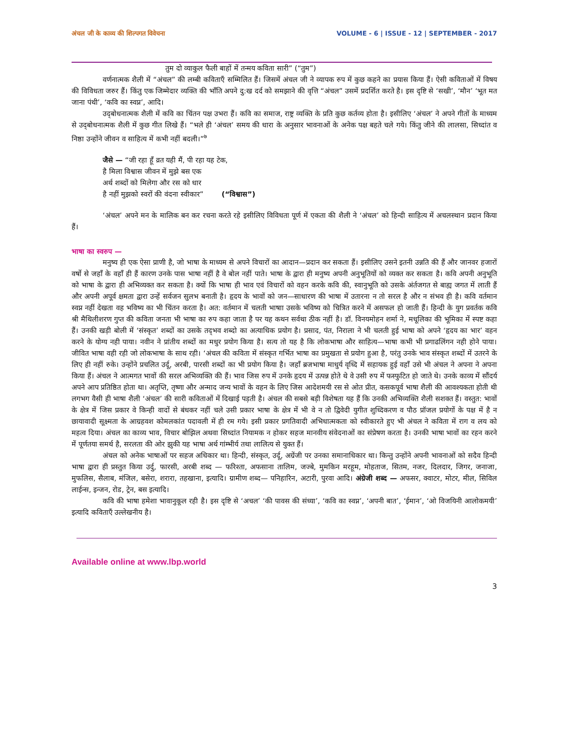अंचल जी के काव्य की शिल्पगत विवेचना VOLUME - 6 | ISSUE - 12 | SEPTEMBER - 2017
तुम दो व्याकुल फैली बाहों में तन्मय कविता सारी” (“तुम”)
वर्णनात्मक शैली में “अंचल” की लम्बी कविताएँ सम्मिलित हैं। जिसमें अंचल जी ने व्यापक रुप में कुछ कहने का प्रयास किया हैं। ऐसी कविताओं में विषय की विविधता जरुर हैं। किंतु एक जिम्मेदार व्यक्ति की भाँति अपने दु:ख दर्द को समझाने की वृत्ति “अंचल” उसमें प्रदर्शित करते है। इस दृष्टि से ‘सखी’, ‘मौन’ ‘भूत मत जाना पंथी’, ‘कवि का स्वप्न’, आदि।
उद्‌बोधनात्मक शैली में कवि का चिंतन पक्ष उभरा हैं। कवि का समाज, राष्ट्र व्यक्ति के प्रति कुछ कर्तव्य होता है। इसीलिए ‘अंचल’ ने अपने गीतों के माध्यम से उद्‌बोधनात्मक शैली में कुछ गीत लिखे हैं। “भले ही ‘अंचल’ समय की धारा के अनुसार भावनाओं के अनेक पक्ष बहते चले गये। किंतु जीने की लालसा, सिध्दांत व निष्ठा उन्होंने जीवन व साहित्य में कभी नहीं बदली।”<sup>७</sup>
जैसे — “जी रहा हूँ व्रत यही मैं, पी रहा यह टेक,
है मिला विश्वास जीवन में मुझे बस एक
अर्थ शब्दों को मिलेगा और रस को धार
है नहीं मुझको स्वरों की वंदना स्वीकार” (“विश्वास”)
‘अंचल’ अपने मन के मालिक बन कर रचना करते रहे इसीलिए विविधता पूर्ण में एकता की शैली ने ‘अंचल’ को हिन्दी साहित्य में अचलस्थान प्रदान किया हैं।
भाषा का स्वरुप —
मनुष्य ही एक ऐसा प्राणी है, जो भाषा के माध्यम से अपने विचारों का आदान—प्रदान कर सकता हैं। इसीलिए उसने इतनी उन्नति की हैं और जानवर हजारों वर्षो से जहाँ के वहाँ ही हैं कारण उनके पास भाषा नहीं है वे बोल नहीं पाते। भाषा के द्वारा ही मनुष्य अपनी अनुभूतियों को व्यक्त कर सकता है। कवि अपनी अनुभूति को भाषा के द्वारा ही अभिव्यक्त कर सकता है। क्यों कि भाषा ही भाव एवं विचारों को वहन करके कवि की, स्वानुभूति को उसके अंर्तजगत से बाह्य जगत में लाती हैं और अपनी अपूर्व क्षमता द्वारा उन्हें सर्वजन सुलभ बनाती है। हृदय के भावों को जन—साधारण की भाषा में उतारना न तो सरल है और न संभव ही है। कवि वर्तमान स्वप्न नहीं देखता वह भविष्य का भी चिंतन करता है। अत: वर्तमान में चलती भाषाा उसके भविष्य को चित्रित करने में असफल हो जाती हैं। हिन्दी के युग प्रवर्तक कवि श्री मैथिलीशरण गुप्त की कविता जनता भी भाषा का रुप कहा जाता है पर यह कथन सर्वथा ठीक नहीं है। डॉ. विनयमोहन शर्मा ने, मधूलिका की भूमिका में स्पष्ट कहा हैं। उनकी खड़ी बोली में ‘संस्कृत’ शब्दों का उसके तद्‌भव शब्दो का अत्याधिक प्रयोग है। प्रसाद, पंत, निराला ने भी चलती हुई भाषा को अपने ‘हृदय का भार’ वहन करने के योग्य नही पाया। नवीन ने प्रांतीय शब्दों का मधुर प्रयोग किया है। सत्य तो यह है कि लोकभाषा और साहित्य—भाषा कभी भी प्रगाढलिंगन नही होने पाया। जीवित भाषा वही रही जो लोकभाषा के साथ रही। ‘अंचल की कविता में संस्कृत गर्भित भाषा का प्रमुखता से प्रयोग हुआ है, परंतु उनके भाव संस्कृत शब्दों में उतरने के लिए ही नहीं रुके। उन्होंने प्रचलित उर्दू, अरबी, पारसी शब्दों का भी प्रयोग किया है। जहाँ ब्रजभाषा माधुर्य वृध्दि में सहायक हुई वहाँ उसे भी अंचल ने अपना ने अपना किया हैं। अंचल ने आत्मगत भावों की सरल अभिव्यक्ति की हैं। भाव जिस रुप में उनके हृदय में उत्पन्न होते थे वे उसी रुप में फस्फुटित हो जाते थे। उनके काव्य में सौंदर्य अपने आप प्रतिष्ठित होता था। अतृप्ति, तृष्णा और अन्माद जन्य भावों के वहन के लिए जिस आदेशमयी रस से ओत प्रीत, कसकपूर्व भाषा शैली की आवश्यकता होती थी लगभग वैसी ही भाषा शैली ‘अंचल’ की सारी कविताओं में दिखाई पड़ती है। अंचल की सबसे बड़ी विशेषता यह हैं कि उनकी अभिव्यक्ति शैली सशक्त हैं। वस्तुत: भावों के क्षेत्र में जिस प्रकार वे किन्ही वादों से बंधकर नहीं चले उसी प्रकार भाषा के क्षेत्र में भी वे न तो द्विवेदी युगीत शुध्दिकरण व पौठ प्रॉजल प्रयोगों के पक्ष में है न छायावादी सूक्ष्मता के आग्रहवश कोमलकांत पदावली में ही रम गये। इसी प्रकार प्रगतिवादी अभिधात्मकता को स्वीकारते हुए भी अंचल ने कविता में राग व लय को महत्व दिया। अंचल का काव्य भाव, विचार बोझिल अथवा सिध्दांत नियामक न होकर सहज मानवीय संवेदनाओं का संप्रेषण करता है। उनकी भाषा भावों का रहन करने में पूर्णतया समर्थ है, सरलता की ओर झुकी यह भाषा अर्थ गांम्भीर्य तथा लालित्य से युक्त हैं।
अंचल को अनेक भाषाओं पर सहज अधिकार था। हिन्दी, संस्कृत, उर्दू, अग्रेंजी पर उनका समानाधिकार था। किन्तु उन्होंने अपनी भावनाओं को सदैव हिन्दी भाषा द्वारा ही प्रस्तुत किया उर्दु, फारसी, अरबी शब्द — फरिश्ता, अफसाना तालिम, जज्बे, मुमकिन मरहूम, मोहताज, सितम, नजर, दिलदार, जिगर, जनाजा, मुफलिस, सैलाब, मंजिल, बसेरा, शरारा, तहखाना, इत्यादि। ग्रामीण शब्द— पनिहारिन, अटारी, पुरवा आदि। अंग्रेजी शब्द — अफसर, क्वाटर, मोटर, मील, सिविल लाईन्स, इन्जन, रोड, ट्रेन, बस इत्यादि।
कवि की भाषा हमेशा भावानुकूल रही है। इस दृष्टि से ‘अचल’ ‘की पावस की संध्या’, ‘कवि का स्वप्न’, ‘अपनी बात’, ‘ईमान’, ‘ओ विजयिनी आलोकमयी’ इत्यादि कविताएँ उल्लेखनीय है।
Available online at www.lbp.world
3